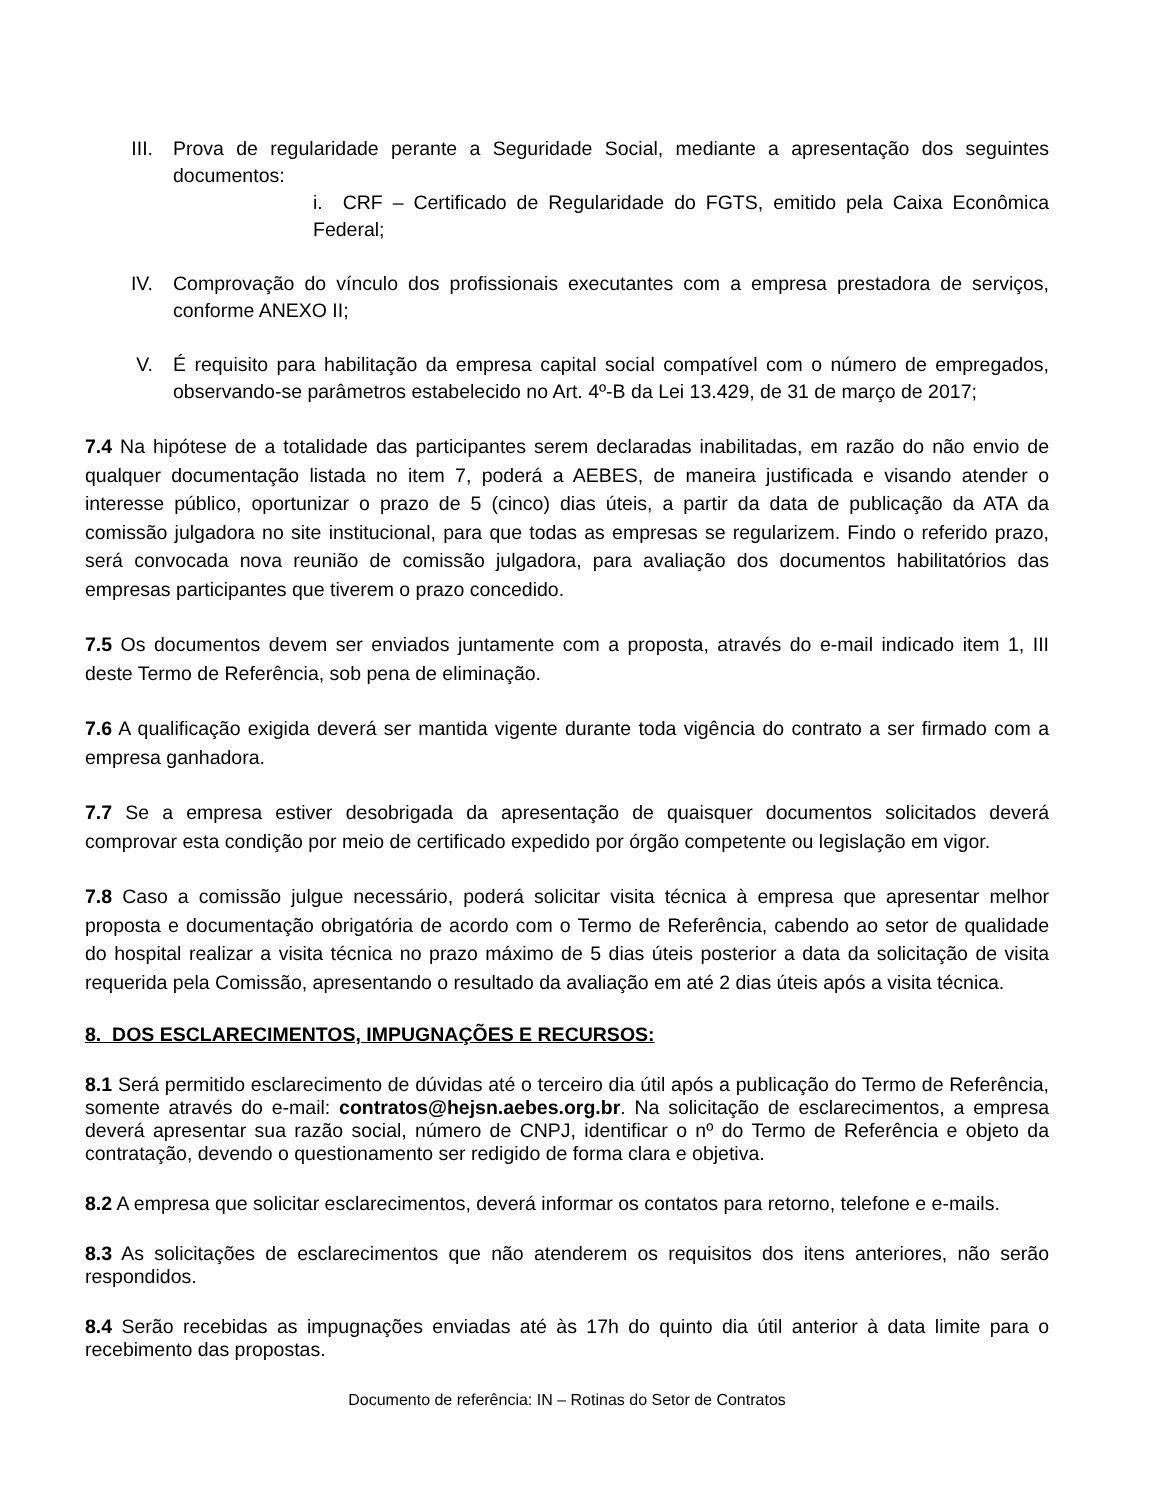III. Prova de regularidade perante a Seguridade Social, mediante a apresentação dos seguintes documentos:
i. CRF – Certificado de Regularidade do FGTS, emitido pela Caixa Econômica Federal;
IV. Comprovação do vínculo dos profissionais executantes com a empresa prestadora de serviços, conforme ANEXO II;
V. É requisito para habilitação da empresa capital social compatível com o número de empregados, observando-se parâmetros estabelecido no Art. 4º-B da Lei 13.429, de 31 de março de 2017;
7.4 Na hipótese de a totalidade das participantes serem declaradas inabilitadas, em razão do não envio de qualquer documentação listada no item 7, poderá a AEBES, de maneira justificada e visando atender o interesse público, oportunizar o prazo de 5 (cinco) dias úteis, a partir da data de publicação da ATA da comissão julgadora no site institucional, para que todas as empresas se regularizem. Findo o referido prazo, será convocada nova reunião de comissão julgadora, para avaliação dos documentos habilitatórios das empresas participantes que tiverem o prazo concedido.
7.5 Os documentos devem ser enviados juntamente com a proposta, através do e-mail indicado item 1, III deste Termo de Referência, sob pena de eliminação.
7.6 A qualificação exigida deverá ser mantida vigente durante toda vigência do contrato a ser firmado com a empresa ganhadora.
7.7 Se a empresa estiver desobrigada da apresentação de quaisquer documentos solicitados deverá comprovar esta condição por meio de certificado expedido por órgão competente ou legislação em vigor.
7.8 Caso a comissão julgue necessário, poderá solicitar visita técnica à empresa que apresentar melhor proposta e documentação obrigatória de acordo com o Termo de Referência, cabendo ao setor de qualidade do hospital realizar a visita técnica no prazo máximo de 5 dias úteis posterior a data da solicitação de visita requerida pela Comissão, apresentando o resultado da avaliação em até 2 dias úteis após a visita técnica.
8. DOS ESCLARECIMENTOS, IMPUGNAÇÕES E RECURSOS:
8.1 Será permitido esclarecimento de dúvidas até o terceiro dia útil após a publicação do Termo de Referência, somente através do e-mail: contratos@hejsn.aebes.org.br. Na solicitação de esclarecimentos, a empresa deverá apresentar sua razão social, número de CNPJ, identificar o nº do Termo de Referência e objeto da contratação, devendo o questionamento ser redigido de forma clara e objetiva.
8.2 A empresa que solicitar esclarecimentos, deverá informar os contatos para retorno, telefone e e-mails.
8.3 As solicitações de esclarecimentos que não atenderem os requisitos dos itens anteriores, não serão respondidos.
8.4 Serão recebidas as impugnações enviadas até às 17h do quinto dia útil anterior à data limite para o recebimento das propostas.
Documento de referência: IN – Rotinas do Setor de Contratos